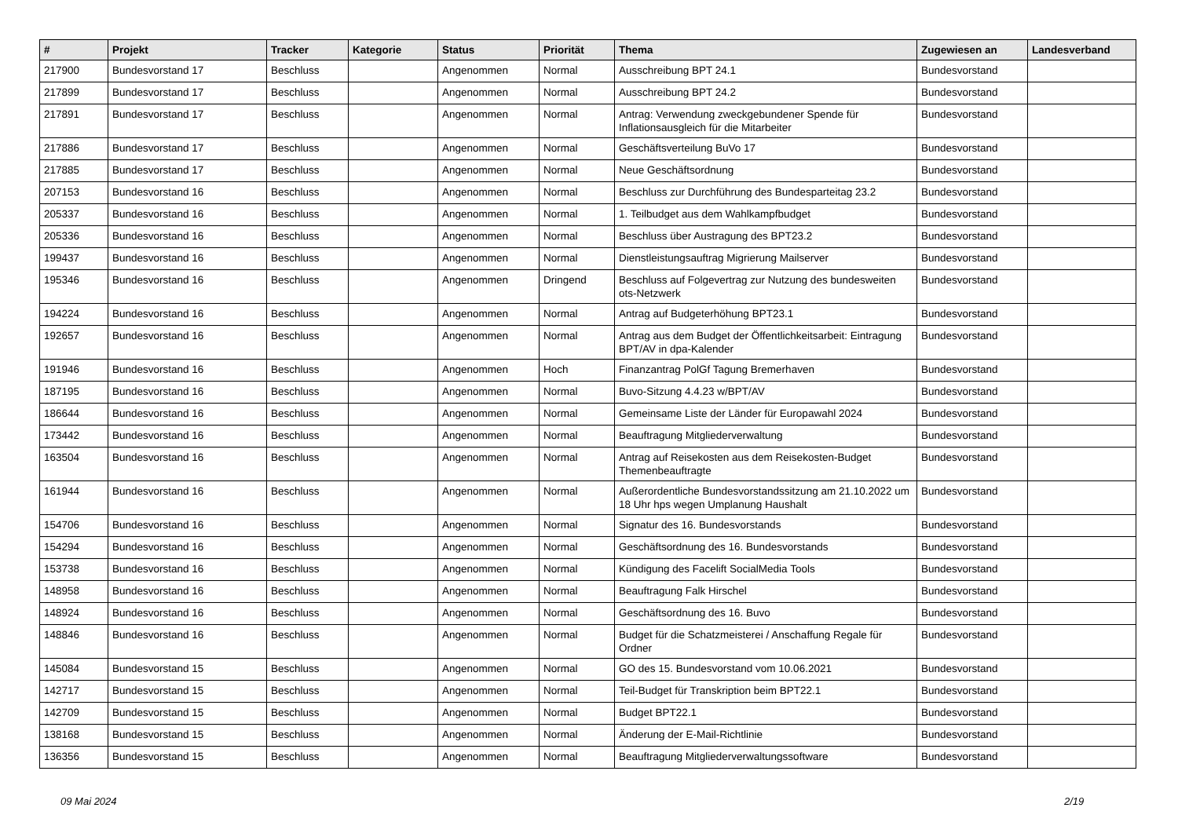| # | Projekt | Tracker | Kategorie | Status | Priorität | Thema | Zugewiesen an | Landesverband |
| --- | --- | --- | --- | --- | --- | --- | --- | --- |
| 217900 | Bundesvorstand 17 | Beschluss | | Angenommen | Normal | Ausschreibung BPT 24.1 | Bundesvorstand | |
| 217899 | Bundesvorstand 17 | Beschluss | | Angenommen | Normal | Ausschreibung BPT 24.2 | Bundesvorstand | |
| 217891 | Bundesvorstand 17 | Beschluss | | Angenommen | Normal | Antrag: Verwendung zweckgebundener Spende für Inflationsausgleich für die Mitarbeiter | Bundesvorstand | |
| 217886 | Bundesvorstand 17 | Beschluss | | Angenommen | Normal | Geschäftsverteilung BuVo 17 | Bundesvorstand | |
| 217885 | Bundesvorstand 17 | Beschluss | | Angenommen | Normal | Neue Geschäftsordnung | Bundesvorstand | |
| 207153 | Bundesvorstand 16 | Beschluss | | Angenommen | Normal | Beschluss zur Durchführung des Bundesparteitag 23.2 | Bundesvorstand | |
| 205337 | Bundesvorstand 16 | Beschluss | | Angenommen | Normal | 1. Teilbudget aus dem Wahlkampfbudget | Bundesvorstand | |
| 205336 | Bundesvorstand 16 | Beschluss | | Angenommen | Normal | Beschluss über Austragung des BPT23.2 | Bundesvorstand | |
| 199437 | Bundesvorstand 16 | Beschluss | | Angenommen | Normal | Dienstleistungsauftrag Migrierung Mailserver | Bundesvorstand | |
| 195346 | Bundesvorstand 16 | Beschluss | | Angenommen | Dringend | Beschluss auf Folgevertrag zur Nutzung des bundesweiten ots-Netzwerk | Bundesvorstand | |
| 194224 | Bundesvorstand 16 | Beschluss | | Angenommen | Normal | Antrag auf Budgeterhöhung BPT23.1 | Bundesvorstand | |
| 192657 | Bundesvorstand 16 | Beschluss | | Angenommen | Normal | Antrag aus dem Budget der Öffentlichkeitsarbeit: Eintragung BPT/AV in dpa-Kalender | Bundesvorstand | |
| 191946 | Bundesvorstand 16 | Beschluss | | Angenommen | Hoch | Finanzantrag PolGf Tagung Bremerhaven | Bundesvorstand | |
| 187195 | Bundesvorstand 16 | Beschluss | | Angenommen | Normal | Buvo-Sitzung 4.4.23 w/BPT/AV | Bundesvorstand | |
| 186644 | Bundesvorstand 16 | Beschluss | | Angenommen | Normal | Gemeinsame Liste der Länder für Europawahl 2024 | Bundesvorstand | |
| 173442 | Bundesvorstand 16 | Beschluss | | Angenommen | Normal | Beauftragung Mitgliederverwaltung | Bundesvorstand | |
| 163504 | Bundesvorstand 16 | Beschluss | | Angenommen | Normal | Antrag auf Reisekosten aus dem Reisekosten-Budget Themenbeauftragte | Bundesvorstand | |
| 161944 | Bundesvorstand 16 | Beschluss | | Angenommen | Normal | Außerordentliche Bundesvorstandssitzung am 21.10.2022 um 18 Uhr hps wegen Umplanung Haushalt | Bundesvorstand | |
| 154706 | Bundesvorstand 16 | Beschluss | | Angenommen | Normal | Signatur des 16. Bundesvorstands | Bundesvorstand | |
| 154294 | Bundesvorstand 16 | Beschluss | | Angenommen | Normal | Geschäftsordnung des 16. Bundesvorstands | Bundesvorstand | |
| 153738 | Bundesvorstand 16 | Beschluss | | Angenommen | Normal | Kündigung des Facelift SocialMedia Tools | Bundesvorstand | |
| 148958 | Bundesvorstand 16 | Beschluss | | Angenommen | Normal | Beauftragung Falk Hirschel | Bundesvorstand | |
| 148924 | Bundesvorstand 16 | Beschluss | | Angenommen | Normal | Geschäftsordnung des 16. Buvo | Bundesvorstand | |
| 148846 | Bundesvorstand 16 | Beschluss | | Angenommen | Normal | Budget für die Schatzmeisterei / Anschaffung Regale für Ordner | Bundesvorstand | |
| 145084 | Bundesvorstand 15 | Beschluss | | Angenommen | Normal | GO des 15. Bundesvorstand vom 10.06.2021 | Bundesvorstand | |
| 142717 | Bundesvorstand 15 | Beschluss | | Angenommen | Normal | Teil-Budget für Transkription beim BPT22.1 | Bundesvorstand | |
| 142709 | Bundesvorstand 15 | Beschluss | | Angenommen | Normal | Budget BPT22.1 | Bundesvorstand | |
| 138168 | Bundesvorstand 15 | Beschluss | | Angenommen | Normal | Änderung der E-Mail-Richtlinie | Bundesvorstand | |
| 136356 | Bundesvorstand 15 | Beschluss | | Angenommen | Normal | Beauftragung Mitgliederverwaltungssoftware | Bundesvorstand | |
09 Mai 2024 2/19